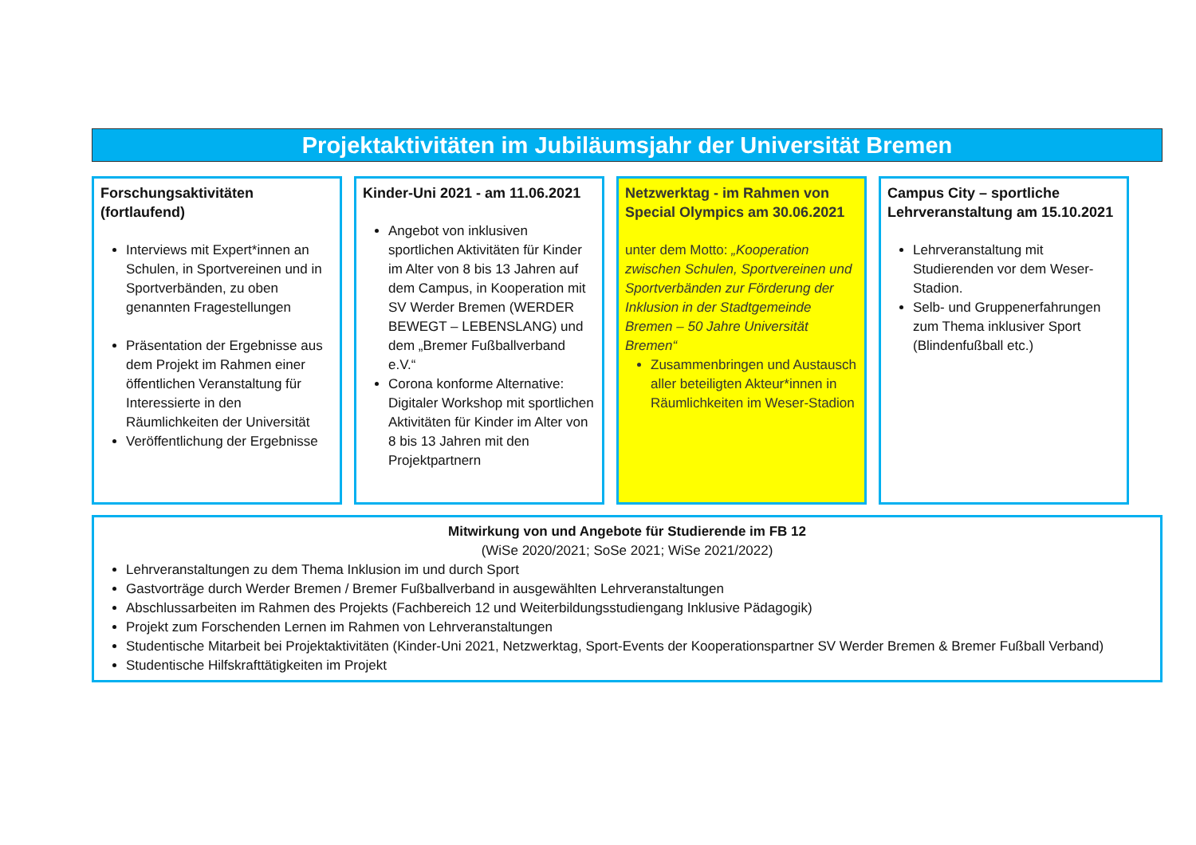Projektaktivitäten im Jubiläumsjahr der Universität Bremen
Forschungsaktivitäten (fortlaufend)
Interviews mit Expert*innen an Schulen, in Sportvereinen und in Sportverbänden, zu oben genannten Fragestellungen
Präsentation der Ergebnisse aus dem Projekt im Rahmen einer öffentlichen Veranstaltung für Interessierte in den Räumlichkeiten der Universität
Veröffentlichung der Ergebnisse
Kinder-Uni 2021 - am 11.06.2021
Angebot von inklusiven sportlichen Aktivitäten für Kinder im Alter von 8 bis 13 Jahren auf dem Campus, in Kooperation mit SV Werder Bremen (WERDER BEWEGT – LEBENSLANG) und dem „Bremer Fußballverband e.V.“
Corona konforme Alternative: Digitaler Workshop mit sportlichen Aktivitäten für Kinder im Alter von 8 bis 13 Jahren mit den Projektpartnern
Netzwerktag - im Rahmen von Special Olympics am 30.06.2021
unter dem Motto: „Kooperation zwischen Schulen, Sportvereinen und Sportverbänden zur Förderung der Inklusion in der Stadtgemeinde Bremen – 50 Jahre Universität Bremen“
Zusammenbringen und Austausch aller beteiligten Akteur*innen in Räumlichkeiten im Weser-Stadion
Campus City – sportliche Lehrveranstaltung am 15.10.2021
Lehrveranstaltung mit Studierenden vor dem Weser-Stadion.
Selb- und Gruppenerfahrungen zum Thema inklusiver Sport (Blindenfußball etc.)
Mitwirkung von und Angebote für Studierende im FB 12
(WiSe 2020/2021; SoSe 2021; WiSe 2021/2022)
Lehrveranstaltungen zu dem Thema Inklusion im und durch Sport
Gastvorträge durch Werder Bremen / Bremer Fußballverband in ausgewählten Lehrveranstaltungen
Abschlussarbeiten im Rahmen des Projekts (Fachbereich 12 und Weiterbildungsstudiengang Inklusive Pädagogik)
Projekt zum Forschenden Lernen im Rahmen von Lehrveranstaltungen
Studentische Mitarbeit bei Projektaktivitäten (Kinder-Uni 2021, Netzwerktag, Sport-Events der Kooperationspartner SV Werder Bremen & Bremer Fußball Verband)
Studentische Hilfskrafttätigkeiten im Projekt